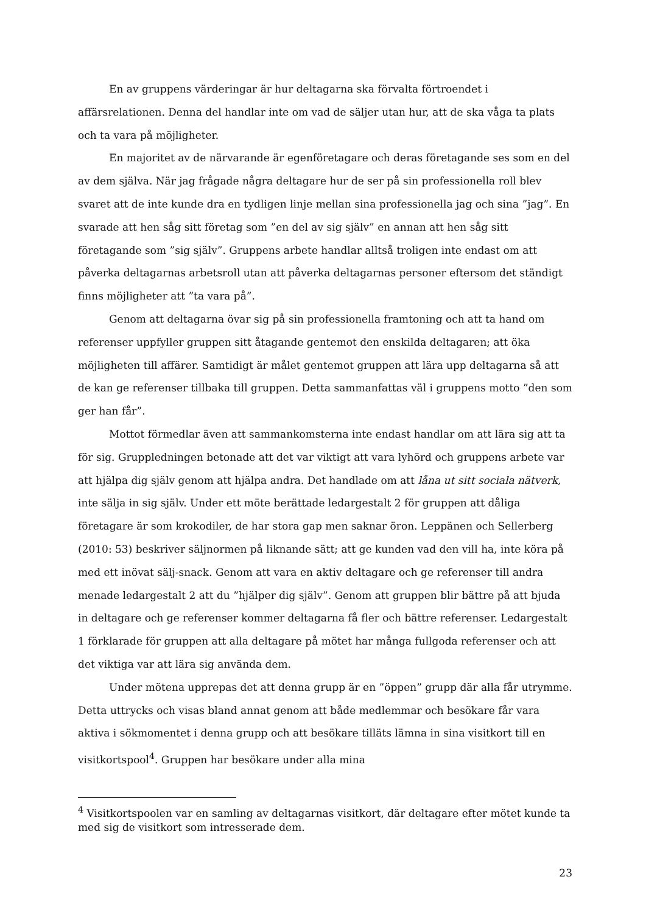En av gruppens värderingar är hur deltagarna ska förvalta förtroendet i affärsrelationen. Denna del handlar inte om vad de säljer utan hur, att de ska våga ta plats och ta vara på möjligheter.
En majoritet av de närvarande är egenföretagare och deras företagande ses som en del av dem själva. När jag frågade några deltagare hur de ser på sin professionella roll blev svaret att de inte kunde dra en tydligen linje mellan sina professionella jag och sina ”jag”. En svarade att hen såg sitt företag som ”en del av sig själv” en annan att hen såg sitt företagande som ”sig själv”. Gruppens arbete handlar alltså troligen inte endast om att påverka deltagarnas arbetsroll utan att påverka deltagarnas personer eftersom det ständigt finns möjligheter att ”ta vara på”.
Genom att deltagarna övar sig på sin professionella framtoning och att ta hand om referenser uppfyller gruppen sitt åtagande gentemot den enskilda deltagaren; att öka möjligheten till affärer. Samtidigt är målet gentemot gruppen att lära upp deltagarna så att de kan ge referenser tillbaka till gruppen. Detta sammanfattas väl i gruppens motto ”den som ger han får”.
Mottot förmedlar även att sammankomsterna inte endast handlar om att lära sig att ta för sig. Gruppledningen betonade att det var viktigt att vara lyhörd och gruppens arbete var att hjälpa dig själv genom att hjälpa andra. Det handlade om att låna ut sitt sociala nätverk, inte sälja in sig själv. Under ett möte berättade ledargestalt 2 för gruppen att dåliga företagare är som krokodiler, de har stora gap men saknar öron. Leppänen och Sellerberg (2010: 53) beskriver säljnormen på liknande sätt; att ge kunden vad den vill ha, inte köra på med ett inövat sälj-snack. Genom att vara en aktiv deltagare och ge referenser till andra menade ledargestalt 2 att du ”hjälper dig själv”. Genom att gruppen blir bättre på att bjuda in deltagare och ge referenser kommer deltagarna få fler och bättre referenser. Ledargestalt 1 förklarade för gruppen att alla deltagare på mötet har många fullgoda referenser och att det viktiga var att lära sig använda dem.
Under mötena upprepas det att denna grupp är en ”öppen” grupp där alla får utrymme. Detta uttrycks och visas bland annat genom att både medlemmar och besökare får vara aktiva i sökmomentet i denna grupp och att besökare tilläts lämna in sina visitkort till en visitkortspool<sup>4</sup>. Gruppen har besökare under alla mina
<sup>4</sup> Visitkortspoolen var en samling av deltagarnas visitkort, där deltagare efter mötet kunde ta med sig de visitkort som intresserade dem.
23